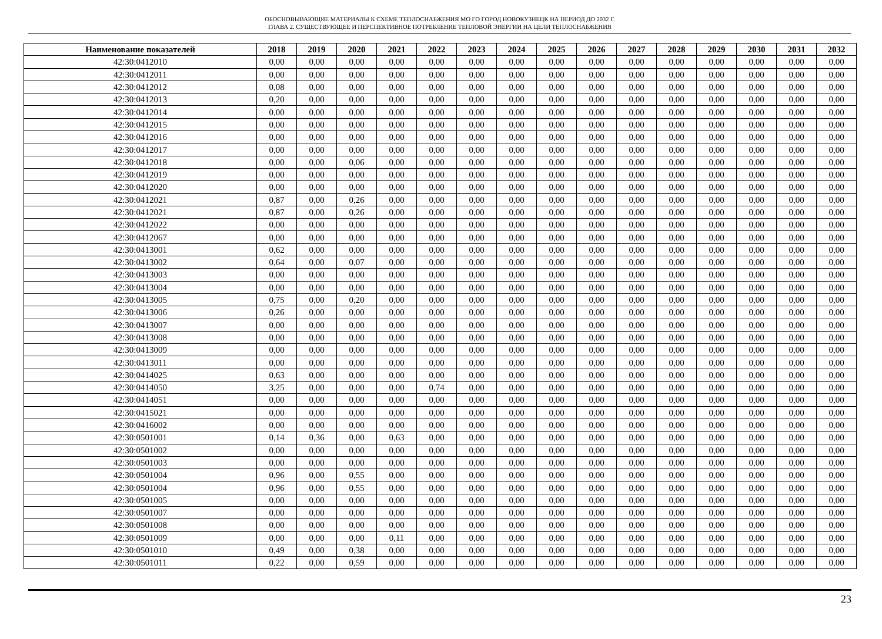ОБОСНОВЫВАЮЩИЕ МАТЕРИАЛЫ К СХЕМЕ ТЕПЛОСНАБЖЕНИЯ МО ГО ГОРОД НОВОКУЗНЕЦК НА ПЕРИОД ДО 2032 Г.
ГЛАВА 2. СУЩЕСТВУЮЩЕЕ И ПЕРСПЕКТИВНОЕ ПОТРЕБЛЕНИЕ ТЕПЛОВОЙ ЭНЕРГИИ НА ЦЕЛИ ТЕПЛОСНАБЖЕНИЯ
| Наименование показателей | 2018 | 2019 | 2020 | 2021 | 2022 | 2023 | 2024 | 2025 | 2026 | 2027 | 2028 | 2029 | 2030 | 2031 | 2032 |
| --- | --- | --- | --- | --- | --- | --- | --- | --- | --- | --- | --- | --- | --- | --- | --- |
| 42:30:0412010 | 0,00 | 0,00 | 0,00 | 0,00 | 0,00 | 0,00 | 0,00 | 0,00 | 0,00 | 0,00 | 0,00 | 0,00 | 0,00 | 0,00 | 0,00 |
| 42:30:0412011 | 0,00 | 0,00 | 0,00 | 0,00 | 0,00 | 0,00 | 0,00 | 0,00 | 0,00 | 0,00 | 0,00 | 0,00 | 0,00 | 0,00 | 0,00 |
| 42:30:0412012 | 0,08 | 0,00 | 0,00 | 0,00 | 0,00 | 0,00 | 0,00 | 0,00 | 0,00 | 0,00 | 0,00 | 0,00 | 0,00 | 0,00 | 0,00 |
| 42:30:0412013 | 0,20 | 0,00 | 0,00 | 0,00 | 0,00 | 0,00 | 0,00 | 0,00 | 0,00 | 0,00 | 0,00 | 0,00 | 0,00 | 0,00 | 0,00 |
| 42:30:0412014 | 0,00 | 0,00 | 0,00 | 0,00 | 0,00 | 0,00 | 0,00 | 0,00 | 0,00 | 0,00 | 0,00 | 0,00 | 0,00 | 0,00 | 0,00 |
| 42:30:0412015 | 0,00 | 0,00 | 0,00 | 0,00 | 0,00 | 0,00 | 0,00 | 0,00 | 0,00 | 0,00 | 0,00 | 0,00 | 0,00 | 0,00 | 0,00 |
| 42:30:0412016 | 0,00 | 0,00 | 0,00 | 0,00 | 0,00 | 0,00 | 0,00 | 0,00 | 0,00 | 0,00 | 0,00 | 0,00 | 0,00 | 0,00 | 0,00 |
| 42:30:0412017 | 0,00 | 0,00 | 0,00 | 0,00 | 0,00 | 0,00 | 0,00 | 0,00 | 0,00 | 0,00 | 0,00 | 0,00 | 0,00 | 0,00 | 0,00 |
| 42:30:0412018 | 0,00 | 0,00 | 0,06 | 0,00 | 0,00 | 0,00 | 0,00 | 0,00 | 0,00 | 0,00 | 0,00 | 0,00 | 0,00 | 0,00 | 0,00 |
| 42:30:0412019 | 0,00 | 0,00 | 0,00 | 0,00 | 0,00 | 0,00 | 0,00 | 0,00 | 0,00 | 0,00 | 0,00 | 0,00 | 0,00 | 0,00 | 0,00 |
| 42:30:0412020 | 0,00 | 0,00 | 0,00 | 0,00 | 0,00 | 0,00 | 0,00 | 0,00 | 0,00 | 0,00 | 0,00 | 0,00 | 0,00 | 0,00 | 0,00 |
| 42:30:0412021 | 0,87 | 0,00 | 0,26 | 0,00 | 0,00 | 0,00 | 0,00 | 0,00 | 0,00 | 0,00 | 0,00 | 0,00 | 0,00 | 0,00 | 0,00 |
| 42:30:0412021 | 0,87 | 0,00 | 0,26 | 0,00 | 0,00 | 0,00 | 0,00 | 0,00 | 0,00 | 0,00 | 0,00 | 0,00 | 0,00 | 0,00 | 0,00 |
| 42:30:0412022 | 0,00 | 0,00 | 0,00 | 0,00 | 0,00 | 0,00 | 0,00 | 0,00 | 0,00 | 0,00 | 0,00 | 0,00 | 0,00 | 0,00 | 0,00 |
| 42:30:0412067 | 0,00 | 0,00 | 0,00 | 0,00 | 0,00 | 0,00 | 0,00 | 0,00 | 0,00 | 0,00 | 0,00 | 0,00 | 0,00 | 0,00 | 0,00 |
| 42:30:0413001 | 0,62 | 0,00 | 0,00 | 0,00 | 0,00 | 0,00 | 0,00 | 0,00 | 0,00 | 0,00 | 0,00 | 0,00 | 0,00 | 0,00 | 0,00 |
| 42:30:0413002 | 0,64 | 0,00 | 0,07 | 0,00 | 0,00 | 0,00 | 0,00 | 0,00 | 0,00 | 0,00 | 0,00 | 0,00 | 0,00 | 0,00 | 0,00 |
| 42:30:0413003 | 0,00 | 0,00 | 0,00 | 0,00 | 0,00 | 0,00 | 0,00 | 0,00 | 0,00 | 0,00 | 0,00 | 0,00 | 0,00 | 0,00 | 0,00 |
| 42:30:0413004 | 0,00 | 0,00 | 0,00 | 0,00 | 0,00 | 0,00 | 0,00 | 0,00 | 0,00 | 0,00 | 0,00 | 0,00 | 0,00 | 0,00 | 0,00 |
| 42:30:0413005 | 0,75 | 0,00 | 0,20 | 0,00 | 0,00 | 0,00 | 0,00 | 0,00 | 0,00 | 0,00 | 0,00 | 0,00 | 0,00 | 0,00 | 0,00 |
| 42:30:0413006 | 0,26 | 0,00 | 0,00 | 0,00 | 0,00 | 0,00 | 0,00 | 0,00 | 0,00 | 0,00 | 0,00 | 0,00 | 0,00 | 0,00 | 0,00 |
| 42:30:0413007 | 0,00 | 0,00 | 0,00 | 0,00 | 0,00 | 0,00 | 0,00 | 0,00 | 0,00 | 0,00 | 0,00 | 0,00 | 0,00 | 0,00 | 0,00 |
| 42:30:0413008 | 0,00 | 0,00 | 0,00 | 0,00 | 0,00 | 0,00 | 0,00 | 0,00 | 0,00 | 0,00 | 0,00 | 0,00 | 0,00 | 0,00 | 0,00 |
| 42:30:0413009 | 0,00 | 0,00 | 0,00 | 0,00 | 0,00 | 0,00 | 0,00 | 0,00 | 0,00 | 0,00 | 0,00 | 0,00 | 0,00 | 0,00 | 0,00 |
| 42:30:0413011 | 0,00 | 0,00 | 0,00 | 0,00 | 0,00 | 0,00 | 0,00 | 0,00 | 0,00 | 0,00 | 0,00 | 0,00 | 0,00 | 0,00 | 0,00 |
| 42:30:0414025 | 0,63 | 0,00 | 0,00 | 0,00 | 0,00 | 0,00 | 0,00 | 0,00 | 0,00 | 0,00 | 0,00 | 0,00 | 0,00 | 0,00 | 0,00 |
| 42:30:0414050 | 3,25 | 0,00 | 0,00 | 0,00 | 0,74 | 0,00 | 0,00 | 0,00 | 0,00 | 0,00 | 0,00 | 0,00 | 0,00 | 0,00 | 0,00 |
| 42:30:0414051 | 0,00 | 0,00 | 0,00 | 0,00 | 0,00 | 0,00 | 0,00 | 0,00 | 0,00 | 0,00 | 0,00 | 0,00 | 0,00 | 0,00 | 0,00 |
| 42:30:0415021 | 0,00 | 0,00 | 0,00 | 0,00 | 0,00 | 0,00 | 0,00 | 0,00 | 0,00 | 0,00 | 0,00 | 0,00 | 0,00 | 0,00 | 0,00 |
| 42:30:0416002 | 0,00 | 0,00 | 0,00 | 0,00 | 0,00 | 0,00 | 0,00 | 0,00 | 0,00 | 0,00 | 0,00 | 0,00 | 0,00 | 0,00 | 0,00 |
| 42:30:0501001 | 0,14 | 0,36 | 0,00 | 0,63 | 0,00 | 0,00 | 0,00 | 0,00 | 0,00 | 0,00 | 0,00 | 0,00 | 0,00 | 0,00 | 0,00 |
| 42:30:0501002 | 0,00 | 0,00 | 0,00 | 0,00 | 0,00 | 0,00 | 0,00 | 0,00 | 0,00 | 0,00 | 0,00 | 0,00 | 0,00 | 0,00 | 0,00 |
| 42:30:0501003 | 0,00 | 0,00 | 0,00 | 0,00 | 0,00 | 0,00 | 0,00 | 0,00 | 0,00 | 0,00 | 0,00 | 0,00 | 0,00 | 0,00 | 0,00 |
| 42:30:0501004 | 0,96 | 0,00 | 0,55 | 0,00 | 0,00 | 0,00 | 0,00 | 0,00 | 0,00 | 0,00 | 0,00 | 0,00 | 0,00 | 0,00 | 0,00 |
| 42:30:0501004 | 0,96 | 0,00 | 0,55 | 0,00 | 0,00 | 0,00 | 0,00 | 0,00 | 0,00 | 0,00 | 0,00 | 0,00 | 0,00 | 0,00 | 0,00 |
| 42:30:0501005 | 0,00 | 0,00 | 0,00 | 0,00 | 0,00 | 0,00 | 0,00 | 0,00 | 0,00 | 0,00 | 0,00 | 0,00 | 0,00 | 0,00 | 0,00 |
| 42:30:0501007 | 0,00 | 0,00 | 0,00 | 0,00 | 0,00 | 0,00 | 0,00 | 0,00 | 0,00 | 0,00 | 0,00 | 0,00 | 0,00 | 0,00 | 0,00 |
| 42:30:0501008 | 0,00 | 0,00 | 0,00 | 0,00 | 0,00 | 0,00 | 0,00 | 0,00 | 0,00 | 0,00 | 0,00 | 0,00 | 0,00 | 0,00 | 0,00 |
| 42:30:0501009 | 0,00 | 0,00 | 0,00 | 0,11 | 0,00 | 0,00 | 0,00 | 0,00 | 0,00 | 0,00 | 0,00 | 0,00 | 0,00 | 0,00 | 0,00 |
| 42:30:0501010 | 0,49 | 0,00 | 0,38 | 0,00 | 0,00 | 0,00 | 0,00 | 0,00 | 0,00 | 0,00 | 0,00 | 0,00 | 0,00 | 0,00 | 0,00 |
| 42:30:0501011 | 0,22 | 0,00 | 0,59 | 0,00 | 0,00 | 0,00 | 0,00 | 0,00 | 0,00 | 0,00 | 0,00 | 0,00 | 0,00 | 0,00 | 0,00 |
23